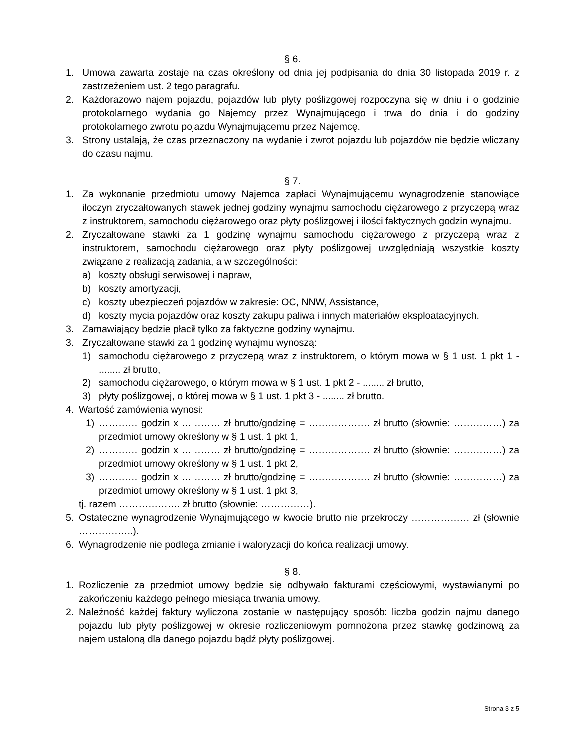§ 6.
1. Umowa zawarta zostaje na czas określony od dnia jej podpisania do dnia 30 listopada 2019 r. z zastrzeżeniem ust. 2 tego paragrafu.
2. Każdorazowo najem pojazdu, pojazdów lub płyty poślizgowej rozpoczyna się w dniu i o godzinie protokolarnego wydania go Najemcy przez Wynajmującego i trwa do dnia i do godziny protokolarnego zwrotu pojazdu Wynajmującemu przez Najemcę.
3. Strony ustalają, że czas przeznaczony na wydanie i zwrot pojazdu lub pojazdów nie będzie wliczany do czasu najmu.
§ 7.
1. Za wykonanie przedmiotu umowy Najemca zapłaci Wynajmującemu wynagrodzenie stanowiące iloczyn zryczałtowanych stawek jednej godziny wynajmu samochodu ciężarowego z przyczepą wraz z instruktorem, samochodu ciężarowego oraz płyty poślizgowej i ilości faktycznych godzin wynajmu.
2. Zryczałtowane stawki za 1 godzinę wynajmu samochodu ciężarowego z przyczepą wraz z instruktorem, samochodu ciężarowego oraz płyty poślizgowej uwzględniają wszystkie koszty związane z realizacją zadania, a w szczególności:
a) koszty obsługi serwisowej i napraw,
b) koszty amortyzacji,
c) koszty ubezpieczeń pojazdów w zakresie: OC, NNW, Assistance,
d) koszty mycia pojazdów oraz koszty zakupu paliwa i innych materiałów eksploatacyjnych.
3. Zamawiający będzie płacił tylko za faktyczne godziny wynajmu.
3. Zryczałtowane stawki za 1 godzinę wynajmu wynoszą:
1) samochodu ciężarowego z przyczepą wraz z instruktorem, o którym mowa w § 1 ust. 1 pkt 1 - ........ zł brutto,
2) samochodu ciężarowego, o którym mowa w § 1 ust. 1 pkt 2 - ........ zł brutto,
3) płyty poślizgowej, o której mowa w § 1 ust. 1 pkt 3 - ........ zł brutto.
4. Wartość zamówienia wynosi:
1) ………… godzin x ………… zł brutto/godzinę = ………………. zł brutto (słownie: ……………) za przedmiot umowy określony w § 1 ust. 1 pkt 1,
2) ………… godzin x ………… zł brutto/godzinę = ………………. zł brutto (słownie: ……………) za przedmiot umowy określony w § 1 ust. 1 pkt 2,
3) ………… godzin x ………… zł brutto/godzinę = ………………. zł brutto (słownie: ……………) za przedmiot umowy określony w § 1 ust. 1 pkt 3,
tj. razem ………………. zł brutto (słownie: ……………).
5. Ostateczne wynagrodzenie Wynajmującego w kwocie brutto nie przekroczy ……………… zł (słownie ……………..).
6. Wynagrodzenie nie podlega zmianie i waloryzacji do końca realizacji umowy.
§ 8.
1. Rozliczenie za przedmiot umowy będzie się odbywało fakturami częściowymi, wystawianymi po zakończeniu każdego pełnego miesiąca trwania umowy.
2. Należność każdej faktury wyliczona zostanie w następujący sposób: liczba godzin najmu danego pojazdu lub płyty poślizgowej w okresie rozliczeniowym pomnożona przez stawkę godzinową za najem ustaloną dla danego pojazdu bądź płyty poślizgowej.
Strona 3 z 5